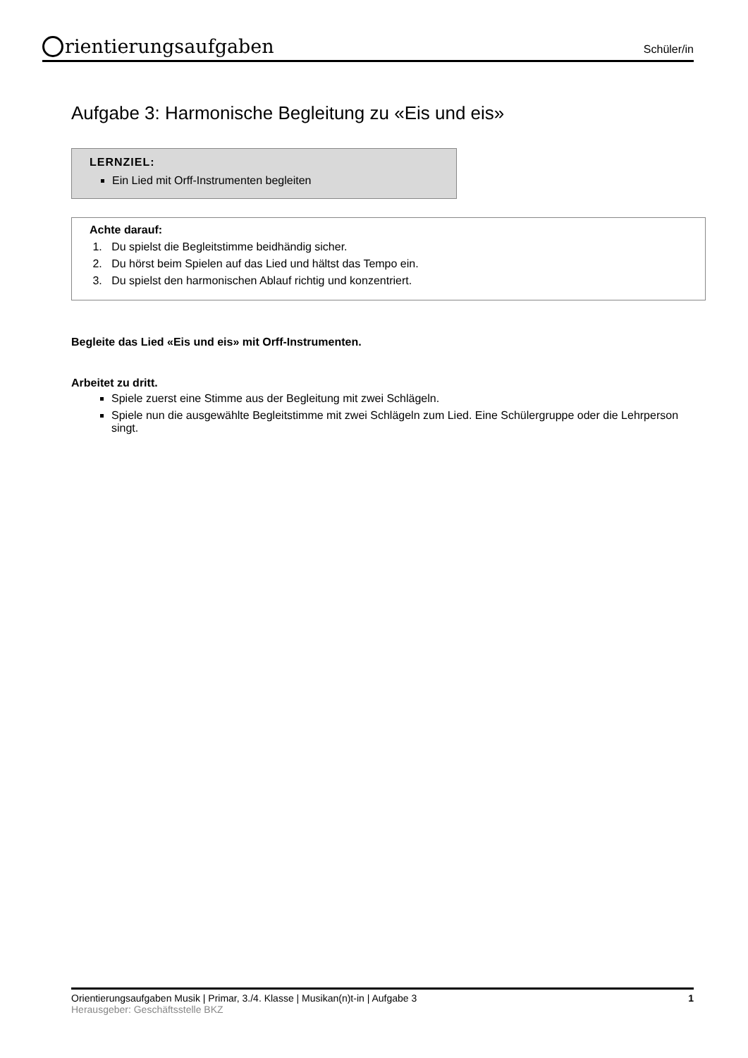rientierungsaufgaben
Schüler/in
Aufgabe 3: Harmonische Begleitung zu «Eis und eis»
LERNZIEL:
Ein Lied mit Orff-Instrumenten begleiten
Achte darauf:
1. Du spielst die Begleitstimme beidhändig sicher.
2. Du hörst beim Spielen auf das Lied und hältst das Tempo ein.
3. Du spielst den harmonischen Ablauf richtig und konzentriert.
Begleite das Lied «Eis und eis» mit Orff-Instrumenten.
Arbeitet zu dritt.
Spiele zuerst eine Stimme aus der Begleitung mit zwei Schlägeln.
Spiele nun die ausgewählte Begleitstimme mit zwei Schlägeln zum Lied. Eine Schülergruppe oder die Lehrperson singt.
Orientierungsaufgaben Musik | Primar, 3./4. Klasse | Musikan(n)t-in | Aufgabe 3
Herausgeber: Geschäftsstelle BKZ
1